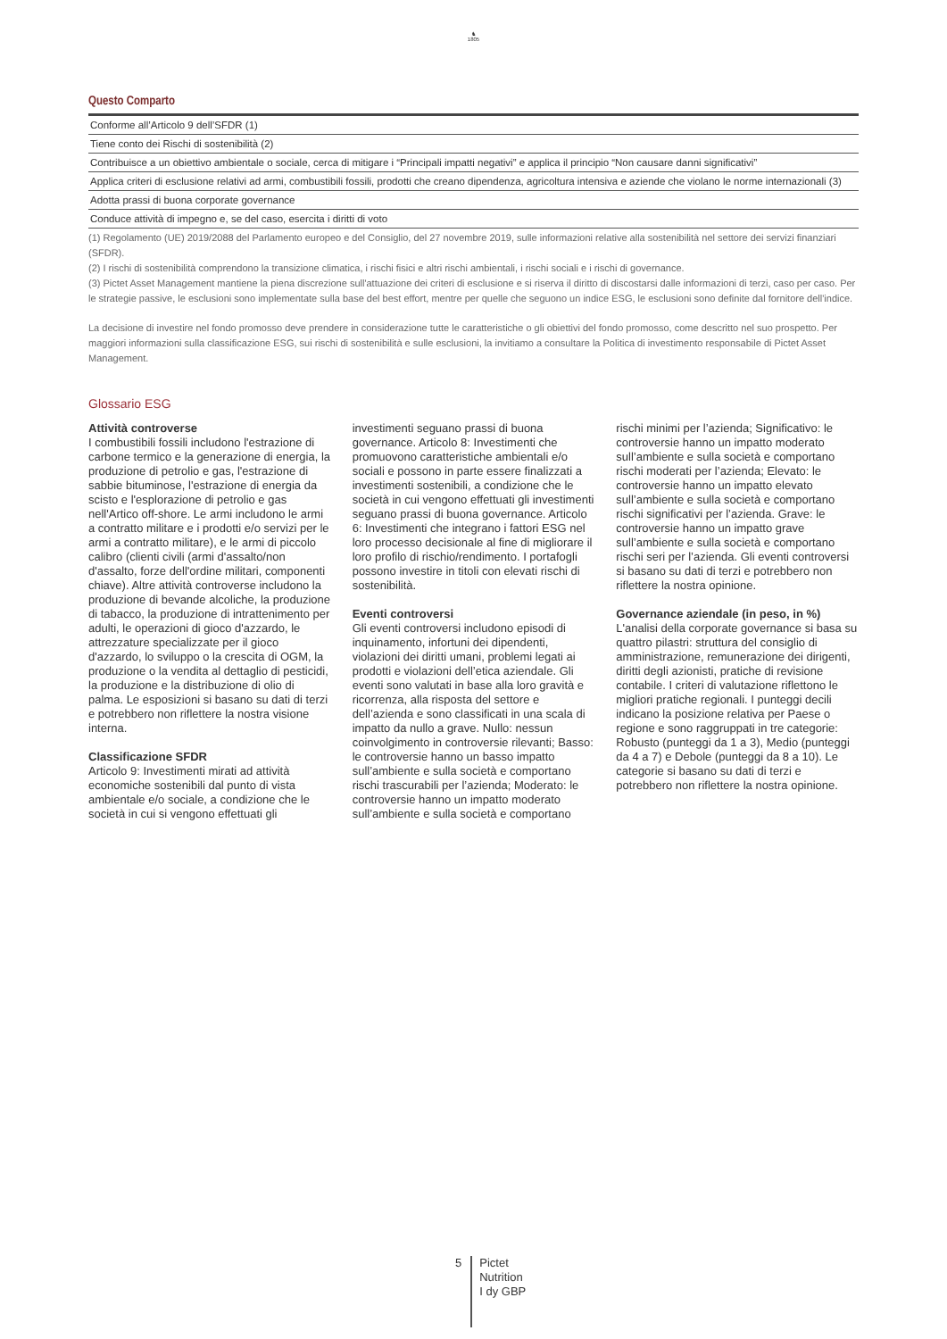♞
1805
Questo Comparto
| Conforme all’Articolo 9 dell’SFDR (1) |
| Tiene conto dei Rischi di sostenibilità (2) |
| Contribuisce a un obiettivo ambientale o sociale, cerca di mitigare i “Principali impatti negativi” e applica il principio “Non causare danni significativi” |
| Applica criteri di esclusione relativi ad armi, combustibili fossili, prodotti che creano dipendenza, agricoltura intensiva e aziende che violano le norme internazionali (3) |
| Adotta prassi di buona corporate governance |
| Conduce attività di impegno e, se del caso, esercita i diritti di voto |
(1) Regolamento (UE) 2019/2088 del Parlamento europeo e del Consiglio, del 27 novembre 2019, sulle informazioni relative alla sostenibilità nel settore dei servizi finanziari (SFDR).
(2) I rischi di sostenibilità comprendono la transizione climatica, i rischi fisici e altri rischi ambientali, i rischi sociali e i rischi di governance.
(3) Pictet Asset Management mantiene la piena discrezione sull'attuazione dei criteri di esclusione e si riserva il diritto di discostarsi dalle informazioni di terzi, caso per caso. Per le strategie passive, le esclusioni sono implementate sulla base del best effort, mentre per quelle che seguono un indice ESG, le esclusioni sono definite dal fornitore dell'indice.
La decisione di investire nel fondo promosso deve prendere in considerazione tutte le caratteristiche o gli obiettivi del fondo promosso, come descritto nel suo prospetto. Per maggiori informazioni sulla classificazione ESG, sui rischi di sostenibilità e sulle esclusioni, la invitiamo a consultare la Politica di investimento responsabile di Pictet Asset Management.
Glossario ESG
Attività controverse
I combustibili fossili includono l'estrazione di carbone termico e la generazione di energia, la produzione di petrolio e gas, l'estrazione di sabbie bituminose, l'estrazione di energia da scisto e l'esplorazione di petrolio e gas nell'Artico off-shore. Le armi includono le armi a contratto militare e i prodotti e/o servizi per le armi a contratto militare), e le armi di piccolo calibro (clienti civili (armi d'assalto/non d'assalto, forze dell'ordine militari, componenti chiave). Altre attività controverse includono la produzione di bevande alcoliche, la produzione di tabacco, la produzione di intrattenimento per adulti, le operazioni di gioco d'azzardo, le attrezzature specializzate per il gioco d'azzardo, lo sviluppo o la crescita di OGM, la produzione o la vendita al dettaglio di pesticidi, la produzione e la distribuzione di olio di palma. Le esposizioni si basano su dati di terzi e potrebbero non riflettere la nostra visione interna.
Classificazione SFDR
Articolo 9: Investimenti mirati ad attività economiche sostenibili dal punto di vista ambientale e/o sociale, a condizione che le società in cui si vengono effettuati gli investimenti seguano prassi di buona governance. Articolo 8: Investimenti che promuovono caratteristiche ambientali e/o sociali e possono in parte essere finalizzati a investimenti sostenibili, a condizione che le società in cui vengono effettuati gli investimenti seguano prassi di buona governance. Articolo 6: Investimenti che integrano i fattori ESG nel loro processo decisionale al fine di migliorare il loro profilo di rischio/rendimento. I portafogli possono investire in titoli con elevati rischi di sostenibilità.
Eventi controversi
Gli eventi controversi includono episodi di inquinamento, infortuni dei dipendenti, violazioni dei diritti umani, problemi legati ai prodotti e violazioni dell’etica aziendale. Gli eventi sono valutati in base alla loro gravità e ricorrenza, alla risposta del settore e dell’azienda e sono classificati in una scala di impatto da nullo a grave. Nullo: nessun coinvolgimento in controversie rilevanti; Basso: le controversie hanno un basso impatto sull’ambiente e sulla società e comportano rischi trascurabili per l’azienda; Moderato: le controversie hanno un impatto moderato sull’ambiente e sulla società e comportano rischi minimi per l’azienda; Significativo: le controversie hanno un impatto moderato sull’ambiente e sulla società e comportano rischi moderati per l’azienda; Elevato: le controversie hanno un impatto elevato sull’ambiente e sulla società e comportano rischi significativi per l’azienda. Grave: le controversie hanno un impatto grave sull’ambiente e sulla società e comportano rischi seri per l’azienda. Gli eventi controversi si basano su dati di terzi e potrebbero non riflettere la nostra opinione.
Governance aziendale (in peso, in %)
L'analisi della corporate governance si basa su quattro pilastri: struttura del consiglio di amministrazione, remunerazione dei dirigenti, diritti degli azionisti, pratiche di revisione contabile. I criteri di valutazione riflettono le migliori pratiche regionali. I punteggi decili indicano la posizione relativa per Paese o regione e sono raggruppati in tre categorie: Robusto (punteggi da 1 a 3), Medio (punteggi da 4 a 7) e Debole (punteggi da 8 a 10). Le categorie si basano su dati di terzi e potrebbero non riflettere la nostra opinione.
5
Pictet
Nutrition
I dy GBP